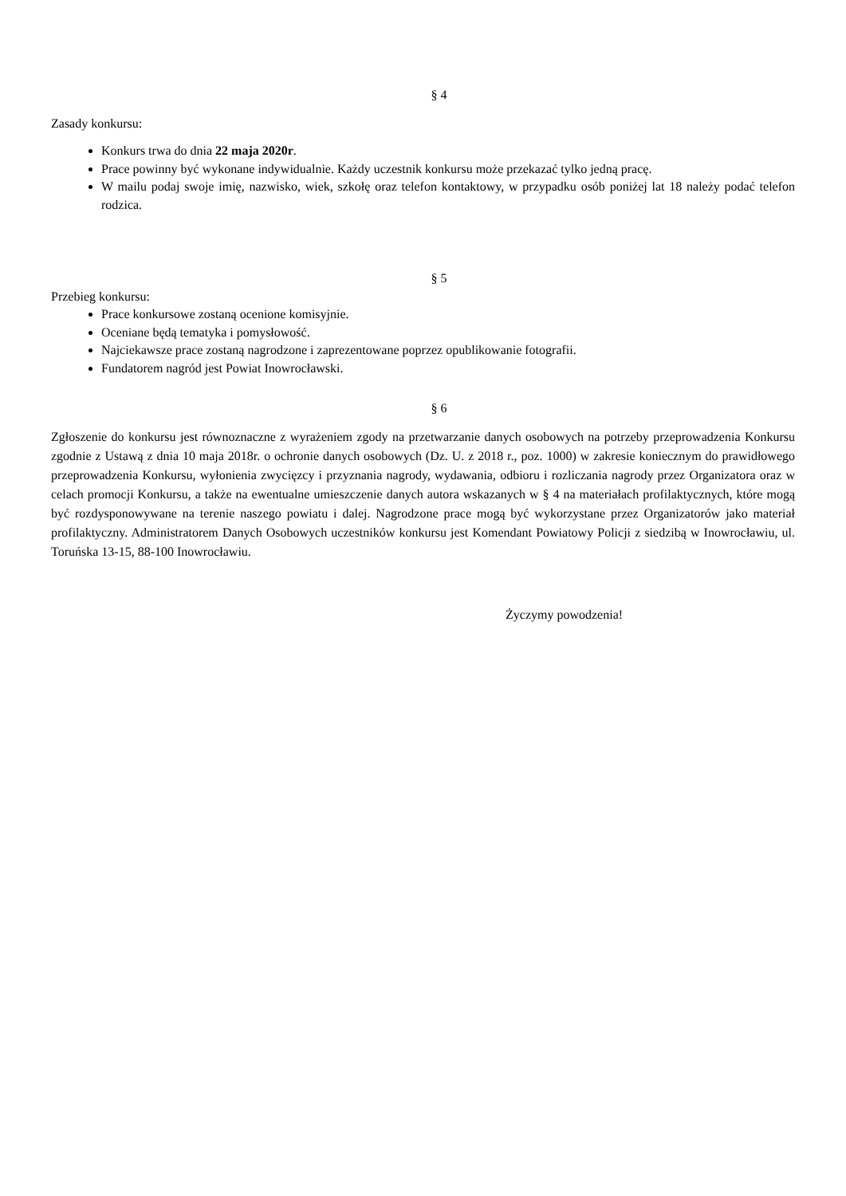§ 4
Zasady konkursu:
Konkurs trwa do dnia 22 maja 2020r.
Prace powinny być wykonane indywidualnie. Każdy uczestnik konkursu może przekazać tylko jedną pracę.
W mailu podaj swoje imię, nazwisko, wiek, szkołę oraz telefon kontaktowy, w przypadku osób poniżej lat 18 należy podać telefon rodzica.
§ 5
Przebieg konkursu:
Prace konkursowe zostaną ocenione komisyjnie.
Oceniane będą tematyka i pomysłowość.
Najciekawsze prace zostaną nagrodzone i zaprezentowane poprzez opublikowanie fotografii.
Fundatorem nagród jest Powiat Inowrocławski.
§ 6
Zgłoszenie do konkursu jest równoznaczne z wyrażeniem zgody na przetwarzanie danych osobowych na potrzeby przeprowadzenia Konkursu zgodnie z Ustawą z dnia 10 maja 2018r. o ochronie danych osobowych (Dz. U. z 2018 r., poz. 1000) w zakresie koniecznym do prawidłowego przeprowadzenia Konkursu, wyłonienia zwycięzcy i przyznania nagrody, wydawania, odbioru i rozliczania nagrody przez Organizatora oraz w celach promocji Konkursu, a także na ewentualne umieszczenie danych autora wskazanych w § 4 na materiałach profilaktycznych, które mogą być rozdysponowywane na terenie naszego powiatu i dalej. Nagrodzone prace mogą być wykorzystane przez Organizatorów jako materiał profilaktyczny. Administratorem Danych Osobowych uczestników konkursu jest Komendant Powiatowy Policji z siedzibą w Inowrocławiu, ul. Toruńska 13-15, 88-100 Inowrocławiu.
Życzymy powodzenia!